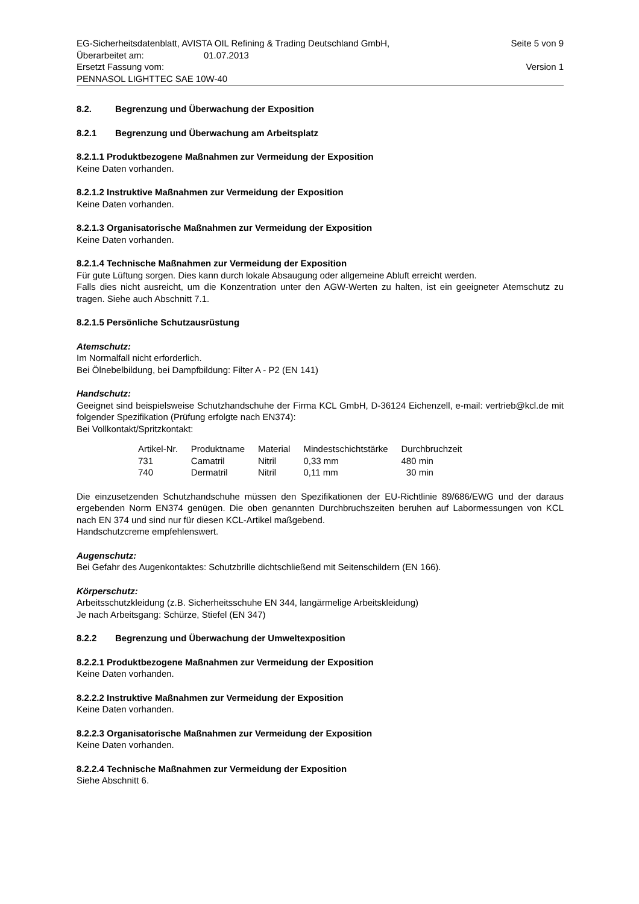EG-Sicherheitsdatenblatt, AVISTA OIL Refining & Trading Deutschland GmbH, Seite 5 von 9
Überarbeitet am: 01.07.2013
Ersetzt Fassung vom: Version 1
PENNASOL LIGHTTEC SAE 10W-40
8.2. Begrenzung und Überwachung der Exposition
8.2.1 Begrenzung und Überwachung am Arbeitsplatz
8.2.1.1 Produktbezogene Maßnahmen zur Vermeidung der Exposition
Keine Daten vorhanden.
8.2.1.2 Instruktive Maßnahmen zur Vermeidung der Exposition
Keine Daten vorhanden.
8.2.1.3 Organisatorische Maßnahmen zur Vermeidung der Exposition
Keine Daten vorhanden.
8.2.1.4 Technische Maßnahmen zur Vermeidung der Exposition
Für gute Lüftung sorgen. Dies kann durch lokale Absaugung oder allgemeine Abluft erreicht werden.
Falls dies nicht ausreicht, um die Konzentration unter den AGW-Werten zu halten, ist ein geeigneter Atemschutz zu tragen. Siehe auch Abschnitt 7.1.
8.2.1.5 Persönliche Schutzausrüstung
Atemschutz:
Im Normalfall nicht erforderlich.
Bei Ölnebelbildung, bei Dampfbildung: Filter A - P2 (EN 141)
Handschutz:
Geeignet sind beispielsweise Schutzhandschuhe der Firma KCL GmbH, D-36124 Eichenzell, e-mail: vertrieb@kcl.de mit folgender Spezifikation (Prüfung erfolgte nach EN374):
Bei Vollkontakt/Spritzkontakt:
| Artikel-Nr. | Produktname | Material | Mindestschichtstärke | Durchbruchzeit |
| --- | --- | --- | --- | --- |
| 731 | Camatril | Nitril | 0,33 mm | 480 min |
| 740 | Dermatril | Nitril | 0,11 mm | 30 min |
Die einzusetzenden Schutzhandschuhe müssen den Spezifikationen der EU-Richtlinie 89/686/EWG und der daraus ergebenden Norm EN374 genügen. Die oben genannten Durchbruchszeiten beruhen auf Labormessungen von KCL nach EN 374 und sind nur für diesen KCL-Artikel maßgebend.
Handschutzcreme empfehlenswert.
Augenschutz:
Bei Gefahr des Augenkontaktes: Schutzbrille dichtschließend mit Seitenschildern (EN 166).
Körperschutz:
Arbeitsschutzkleidung (z.B. Sicherheitsschuhe EN 344, langärmelige Arbeitskleidung)
Je nach Arbeitsgang: Schürze, Stiefel (EN 347)
8.2.2 Begrenzung und Überwachung der Umweltexposition
8.2.2.1 Produktbezogene Maßnahmen zur Vermeidung der Exposition
Keine Daten vorhanden.
8.2.2.2 Instruktive Maßnahmen zur Vermeidung der Exposition
Keine Daten vorhanden.
8.2.2.3 Organisatorische Maßnahmen zur Vermeidung der Exposition
Keine Daten vorhanden.
8.2.2.4 Technische Maßnahmen zur Vermeidung der Exposition
Siehe Abschnitt 6.